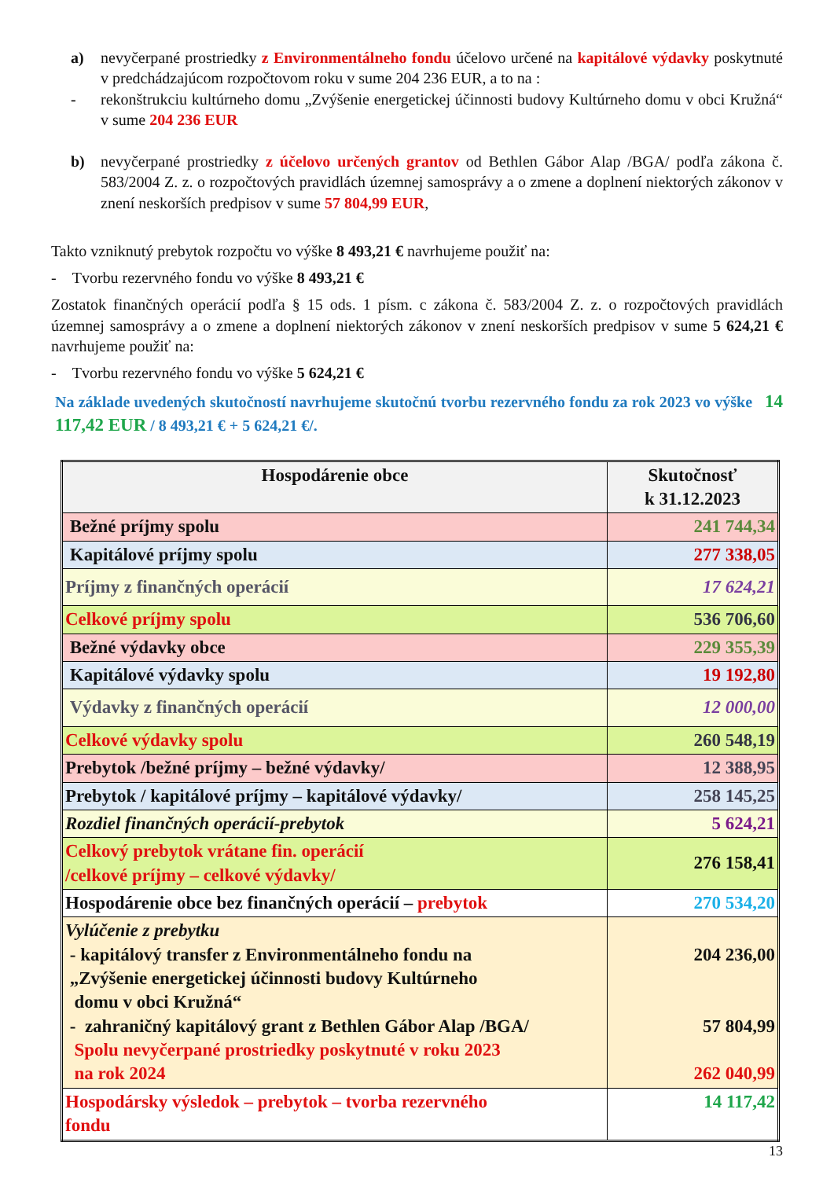a) nevyčerpané prostriedky z Environmentálneho fondu účelovo určené na kapitálové výdavky poskytnuté v predchádzajúcom rozpočtovom roku v sume 204 236 EUR, a to na :
- rekonštrukciu kultúrneho domu „Zvýšenie energetickej účinnosti budovy Kultúrneho domu v obci Kružná“ v sume 204 236 EUR
b) nevyčerpané prostriedky z účelovo určených grantov od Bethlen Gábor Alap /BGA/ podľa zákona č. 583/2004 Z. z. o rozpočtových pravidlách územnej samosprávy a o zmene a doplnení niektorých zákonov v znení neskorších predpisov v sume 57 804,99 EUR,
Takto vzniknutý prebytok rozpočtu vo výške 8 493,21 € navrhujeme použiť na:
- Tvorbu rezervného fondu vo výške 8 493,21 €
Zostatok finančných operácií podľa § 15 ods. 1 písm. c zákona č. 583/2004 Z. z. o rozpočtových pravidlách územnej samosprávy a o zmene a doplnení niektorých zákonov v znení neskorších predpisov v sume 5 624,21 € navrhujeme použiť na:
- Tvorbu rezervného fondu vo výške 5 624,21 €
Na základe uvedených skutočností navrhujeme skutočnú tvorbu rezervného fondu za rok 2023 vo výške 14 117,42 EUR / 8 493,21 € + 5 624,21 €/.
| Hospodárenie obce | Skutočnosť k 31.12.2023 |
| Bežné príjmy spolu | 241 744,34 |
| Kapitálové príjmy spolu | 277 338,05 |
| Príjmy z finančných operácií | 17 624,21 |
| Celkové príjmy spolu | 536 706,60 |
| Bežné výdavky obce | 229 355,39 |
| Kapitálové výdavky spolu | 19 192,80 |
| Výdavky z finančných operácií | 12 000,00 |
| Celkové výdavky spolu | 260 548,19 |
| Prebytok /bežné príjmy – bežné výdavky/ | 12 388,95 |
| Prebytok / kapitálové príjmy – kapitálové výdavky/ | 258 145,25 |
| Rozdiel finančných operácií-prebytok | 5 624,21 |
| Celkový prebytok vrátane fin. operácií /celkové príjmy – celkové výdavky/ | 276 158,41 |
| Hospodárenie obce bez finančných operácií – prebytok | 270 534,20 |
| Vylúčenie z prebytku - kapitálový transfer z Environmentálneho fondu na „Zvýšenie energetickej účinnosti budovy Kultúrneho domu v obci Kružná“ - zahraničný kapitálový grant z Bethlen Gábor Alap /BGA/ Spolu nevyčerpané prostriedky poskytnuté v roku 2023 na rok 2024 | 204 236,00 57 804,99 262 040,99 |
| Hospodársky výsledok – prebytok – tvorba rezervného fondu | 14 117,42 |
13